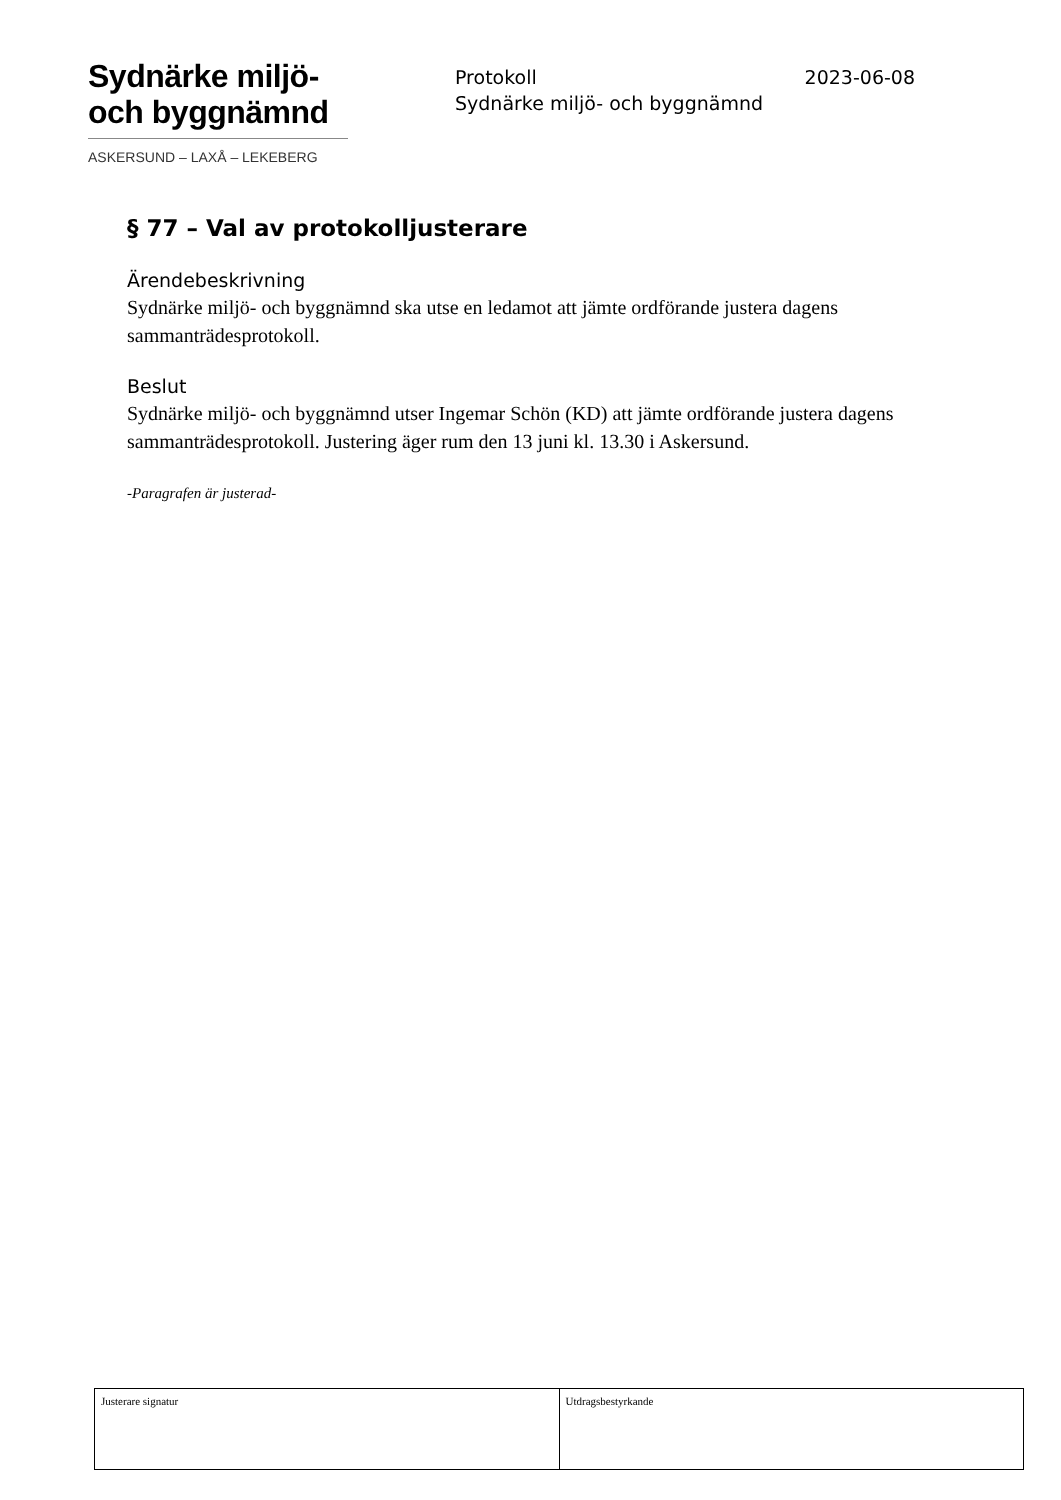Sydnärke miljö-
och byggnämnd
ASKERSUND – LAXÅ – LEKEBERG
2023-06-08 Protokoll
Sydnärke miljö- och byggnämnd
§ 77 – Val av protokolljusterare
Ärendebeskrivning
Sydnärke miljö- och byggnämnd ska utse en ledamot att jämte ordförande justera dagens sammanträdesprotokoll.
Beslut
Sydnärke miljö- och byggnämnd utser Ingemar Schön (KD) att jämte ordförande justera dagens sammanträdesprotokoll. Justering äger rum den 13 juni kl. 13.30 i Askersund.
-Paragrafen är justerad-
| Justerare signatur | Utdragsbestyrkande |